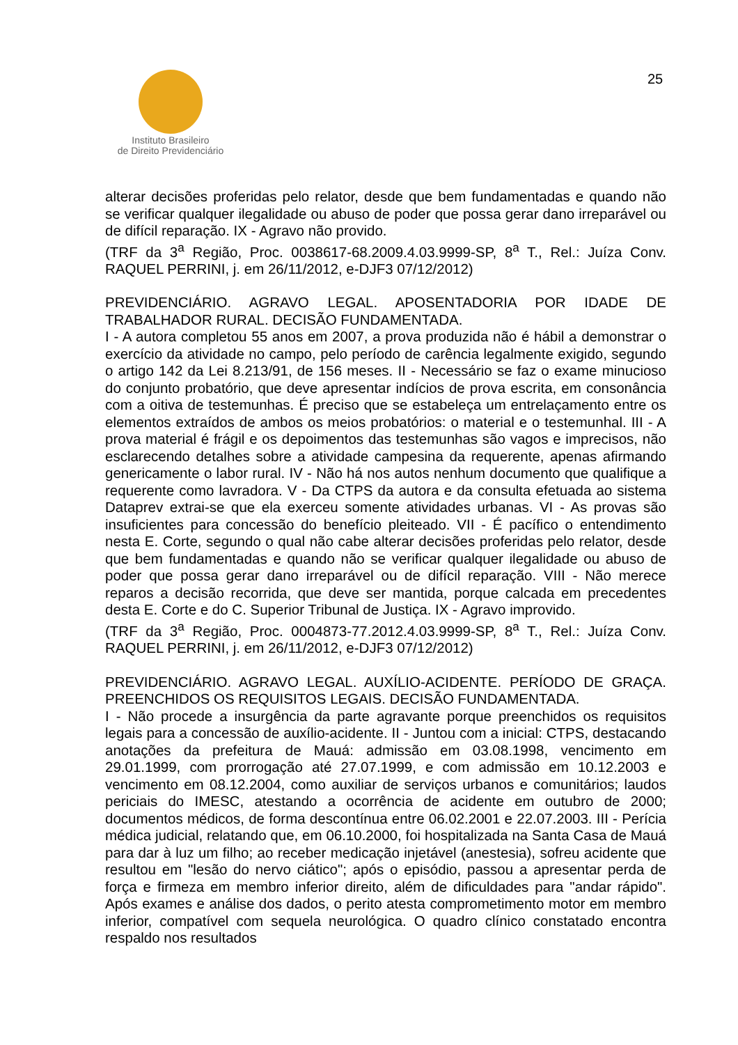25
Instituto Brasileiro
de Direito Previdenciário
alterar decisões proferidas pelo relator, desde que bem fundamentadas e quando não se verificar qualquer ilegalidade ou abuso de poder que possa gerar dano irreparável ou de difícil reparação. IX - Agravo não provido.
(TRF da 3<sup>a</sup> Região, Proc. 0038617-68.2009.4.03.9999-SP, 8<sup>a</sup> T., Rel.: Juíza Conv. RAQUEL PERRINI, j. em 26/11/2012, e-DJF3 07/12/2012)
PREVIDENCIÁRIO. AGRAVO LEGAL. APOSENTADORIA POR IDADE DE TRABALHADOR RURAL. DECISÃO FUNDAMENTADA.
I - A autora completou 55 anos em 2007, a prova produzida não é hábil a demonstrar o exercício da atividade no campo, pelo período de carência legalmente exigido, segundo o artigo 142 da Lei 8.213/91, de 156 meses. II - Necessário se faz o exame minucioso do conjunto probatório, que deve apresentar indícios de prova escrita, em consonância com a oitiva de testemunhas. É preciso que se estabeleça um entrelaçamento entre os elementos extraídos de ambos os meios probatórios: o material e o testemunhal. III - A prova material é frágil e os depoimentos das testemunhas são vagos e imprecisos, não esclarecendo detalhes sobre a atividade campesina da requerente, apenas afirmando genericamente o labor rural. IV - Não há nos autos nenhum documento que qualifique a requerente como lavradora. V - Da CTPS da autora e da consulta efetuada ao sistema Dataprev extrai-se que ela exerceu somente atividades urbanas. VI - As provas são insuficientes para concessão do benefício pleiteado. VII - É pacífico o entendimento nesta E. Corte, segundo o qual não cabe alterar decisões proferidas pelo relator, desde que bem fundamentadas e quando não se verificar qualquer ilegalidade ou abuso de poder que possa gerar dano irreparável ou de difícil reparação. VIII - Não merece reparos a decisão recorrida, que deve ser mantida, porque calcada em precedentes desta E. Corte e do C. Superior Tribunal de Justiça. IX - Agravo improvido.
(TRF da 3<sup>a</sup> Região, Proc. 0004873-77.2012.4.03.9999-SP, 8<sup>a</sup> T., Rel.: Juíza Conv. RAQUEL PERRINI, j. em 26/11/2012, e-DJF3 07/12/2012)
PREVIDENCIÁRIO. AGRAVO LEGAL. AUXÍLIO-ACIDENTE. PERÍODO DE GRAÇA. PREENCHIDOS OS REQUISITOS LEGAIS. DECISÃO FUNDAMENTADA.
I - Não procede a insurgência da parte agravante porque preenchidos os requisitos legais para a concessão de auxílio-acidente. II - Juntou com a inicial: CTPS, destacando anotações da prefeitura de Mauá: admissão em 03.08.1998, vencimento em 29.01.1999, com prorrogação até 27.07.1999, e com admissão em 10.12.2003 e vencimento em 08.12.2004, como auxiliar de serviços urbanos e comunitários; laudos periciais do IMESC, atestando a ocorrência de acidente em outubro de 2000; documentos médicos, de forma descontínua entre 06.02.2001 e 22.07.2003. III - Perícia médica judicial, relatando que, em 06.10.2000, foi hospitalizada na Santa Casa de Mauá para dar à luz um filho; ao receber medicação injetável (anestesia), sofreu acidente que resultou em "lesão do nervo ciático"; após o episódio, passou a apresentar perda de força e firmeza em membro inferior direito, além de dificuldades para "andar rápido". Após exames e análise dos dados, o perito atesta comprometimento motor em membro inferior, compatível com sequela neurológica. O quadro clínico constatado encontra respaldo nos resultados